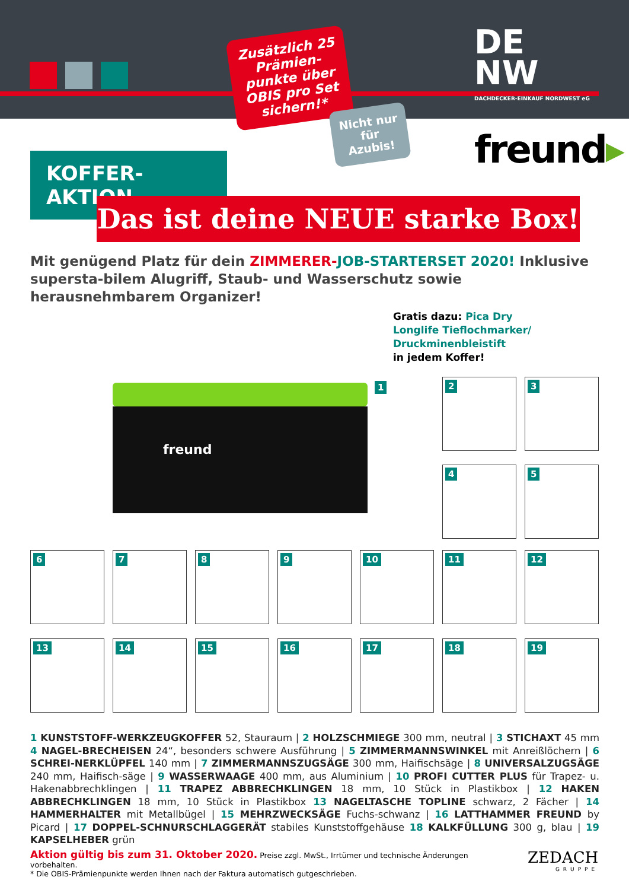DE
NW
DACHDECKER-EINKAUF NORDWEST eG
Zusätzlich 25 Prämien-punkte über OBIS pro Set sichern!*
Nicht nur für Azubis!
freund▸
KOFFER-AKTION
Das ist deine NEUE starke Box!
Mit genügend Platz für dein ZIMMERER-JOB-STARTERSET 2020! Inklusive supersta-bilem Alugriff, Staub- und Wasserschutz sowie herausnehmbarem Organizer!
Gratis dazu: Pica Dry
Longlife Tieflochmarker/
Druckminenbleistift
in jedem Koffer!
freund
1 2 3
4 5
6 7 8 9 10 11 12
13 14 15 16 17 18 19
1 KUNSTSTOFF-WERKZEUGKOFFER 52, Stauraum | 2 HOLZSCHMIEGE 300 mm, neutral | 3 STICHAXT 45 mm 4 NAGEL-BRECHEISEN 24“, besonders schwere Ausführung | 5 ZIMMERMANNSWINKEL mit Anreißlöchern | 6 SCHREI-NERKLÜPFEL 140 mm | 7 ZIMMERMANNSZUGSÄGE 300 mm, Haifischsäge | 8 UNIVERSALZUGSÄGE 240 mm, Haifisch-säge | 9 WASSERWAAGE 400 mm, aus Aluminium | 10 PROFI CUTTER PLUS für Trapez- u. Hakenabbrechklingen | 11 TRAPEZ ABBRECHKLINGEN 18 mm, 10 Stück in Plastikbox | 12 HAKEN ABBRECHKLINGEN 18 mm, 10 Stück in Plastikbox 13 NAGELTASCHE TOPLINE schwarz, 2 Fächer | 14 HAMMERHALTER mit Metallbügel | 15 MEHRZWECKSÄGE Fuchs-schwanz | 16 LATTHAMMER FREUND by Picard | 17 DOPPEL-SCHNURSCHLAGGERÄT stabiles Kunststoffgehäuse 18 KALKFÜLLUNG 300 g, blau | 19 KAPSELHEBER grün
Aktion gültig bis zum 31. Oktober 2020. Preise zzgl. MwSt., Irrtümer und technische Änderungen vorbehalten.
* Die OBIS-Prämienpunkte werden Ihnen nach der Faktura automatisch gutgeschrieben.
ZEDACH
GRUPPE